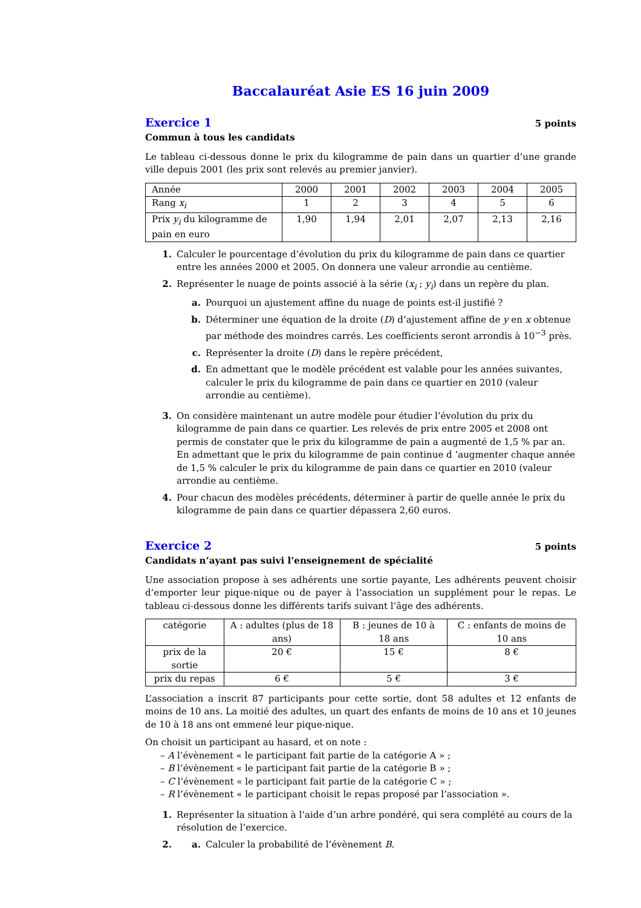Baccalauréat Asie ES 16 juin 2009
Exercice 1
5 points
Commun à tous les candidats
Le tableau ci-dessous donne le prix du kilogramme de pain dans un quartier d’une grande ville depuis 2001 (les prix sont relevés au premier janvier).
| Année | 2000 | 2001 | 2002 | 2003 | 2004 | 2005 |
| Rang x<sub>i</sub> | 1 | 2 | 3 | 4 | 5 | 6 |
| Prix y<sub>i</sub> du kilogramme de pain en euro | 1,90 | 1,94 | 2,01 | 2,07 | 2,13 | 2,16 |
1. Calculer le pourcentage d’évolution du prix du kilogramme de pain dans ce quartier entre les années 2000 et 2005. On donnera une valeur arrondie au centième.
2. Représenter le nuage de points associé à la série (x<sub>i</sub> ; y<sub>i</sub>) dans un repère du plan.
a. Pourquoi un ajustement affine du nuage de points est-il justifié ?
b. Déterminer une équation de la droite (D) d’ajustement affine de y en x obtenue par méthode des moindres carrés. Les coefficients seront arrondis à 10<sup>−3</sup> près.
c. Représenter la droite (D) dans le repère précédent,
d. En admettant que le modèle précédent est valable pour les années suivantes, calculer le prix du kilogramme de pain dans ce quartier en 2010 (valeur arrondie au centième).
3. On considère maintenant un autre modèle pour étudier l’évolution du prix du kilogramme de pain dans ce quartier. Les relevés de prix entre 2005 et 2008 ont permis de constater que le prix du kilogramme de pain a augmenté de 1,5 % par an.
En admettant que le prix du kilogramme de pain continue d ’augmenter chaque année de 1,5 % calculer le prix du kilogramme de pain dans ce quartier en 2010 (valeur arrondie au centième.
4. Pour chacun des modèles précédents, déterminer à partir de quelle année le prix du kilogramme de pain dans ce quartier dépassera 2,60 euros.
Exercice 2
5 points
Candidats n’ayant pas suivi l’enseignement de spécialité
Une association propose à ses adhérents une sortie payante, Les adhérents peuvent choisir d’emporter leur pique-nique ou de payer à l’association un supplément pour le repas. Le tableau ci-dessous donne les différents tarifs suivant l’âge des adhérents.
| catégorie | A : adultes (plus de 18 ans) | B : jeunes de 10 à 18 ans | C : enfants de moins de 10 ans |
| prix de la sortie | 20 € | 15 € | 8 € |
| prix du repas | 6 € | 5 € | 3 € |
L’association a inscrit 87 participants pour cette sortie, dont 58 adultes et 12 enfants de moins de 10 ans. La moitié des adultes, un quart des enfants de moins de 10 ans et 10 jeunes de 10 à 18 ans ont emmené leur pique-nique.
On choisit un participant au hasard, et on note :
– A l’évènement « le participant fait partie de la catégorie A » ;
– B l’évènement « le participant fait partie de la catégorie B » ;
– C l’évènement « le participant fait partie de la catégorie C » ;
– R l’évènement « le participant choisit le repas proposé par l’association ».
1. Représenter la situation à l’aide d’un arbre pondéré, qui sera complété au cours de la résolution de l’exercice.
2. a. Calculer la probabilité de l’évènement B.